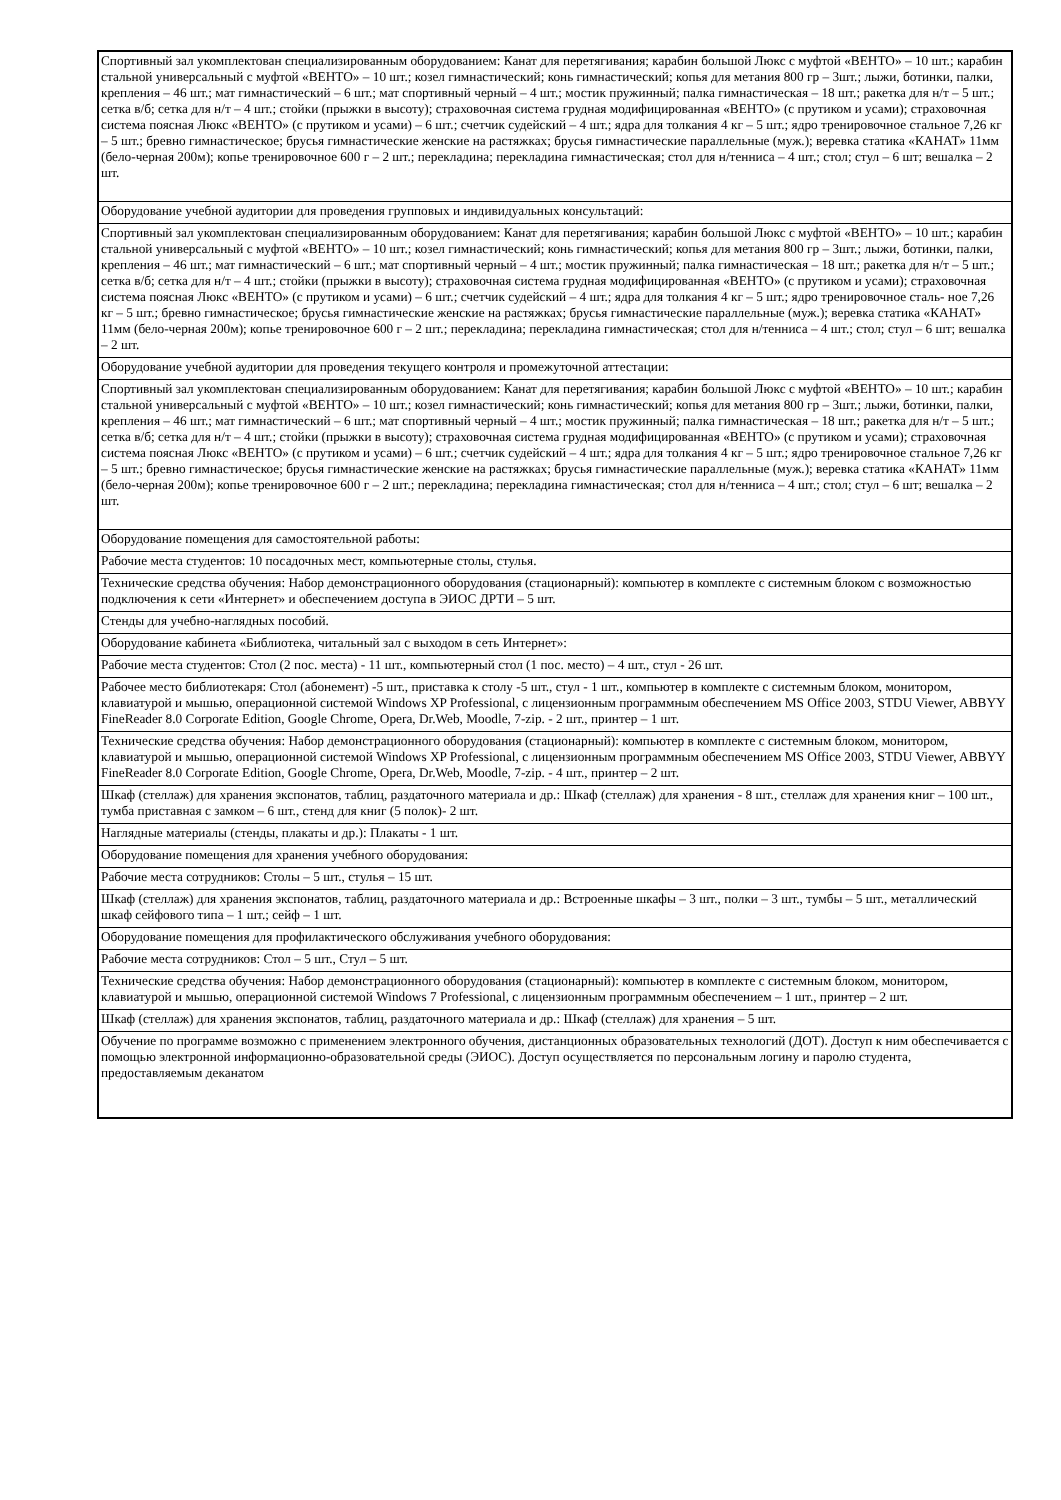| Спортивный зал укомплектован специализированным оборудованием: Канат для перетягивания; карабин большой Люкс с муфтой «ВЕНТО» – 10 шт.; карабин стальной универсальный с муфтой «ВЕНТО» – 10 шт.; козел гимнастический; конь гимнастический; копья для метания 800 гр – 3шт.; лыжи, ботинки, палки, крепления – 46 шт.; мат гимнастический – 6 шт.; мат спортивный черный – 4 шт.; мостик пружинный; палка гимнастическая – 18 шт.; ракетка для н/т – 5 шт.; сетка в/б; сетка для н/т – 4 шт.; стойки (прыжки в высоту); страховочная система грудная модифицированная «ВЕНТО» (с прутиком и усами); страховочная система поясная Люкс «ВЕНТО» (с прутиком и усами) – 6 шт.; счетчик судейский – 4 шт.; ядра для толкания 4 кг – 5 шт.; ядро тренировочное стальное 7,26 кг – 5 шт.; бревно гимнастическое; брусья гимнастические женские на растяжках; брусья гимнастические параллельные (муж.); веревка статика «КАНАТ» 11мм (бело-черная 200м); копье тренировочное 600 г – 2 шт.; перекладина; перекладина гимнастическая; стол для н/тенниса – 4 шт.; стол; стул – 6 шт; вешалка – 2 шт. |
| Оборудование учебной аудитории для проведения групповых и индивидуальных консультаций: |
| Спортивный зал укомплектован специализированным оборудованием: Канат для перетягивания; карабин большой Люкс с муфтой «ВЕНТО» – 10 шт.; карабин стальной универсальный с муфтой «ВЕНТО» – 10 шт.; козел гимнастический; конь гимнастический; копья для метания 800 гр – 3шт.; лыжи, ботинки, палки, крепления – 46 шт.; мат гимнастический – 6 шт.; мат спортивный черный – 4 шт.; мостик пружинный; палка гимнастическая – 18 шт.; ракетка для н/т – 5 шт.; сетка в/б; сетка для н/т – 4 шт.; стойки (прыжки в высоту); страховочная система грудная модифицированная «ВЕНТО» (с прутиком и усами); страховочная система поясная Люкс «ВЕНТО» (с прутиком и усами) – 6 шт.; счетчик судейский – 4 шт.; ядра для толкания 4 кг – 5 шт.; ядро тренировочное сталь- ное 7,26 кг – 5 шт.; бревно гимнастическое; брусья гимнастические женские на растяжках; брусья гимнастические параллельные (муж.); веревка статика «КАНАТ» 11мм (бело-черная 200м); копье тренировочное 600 г – 2 шт.; перекладина; перекладина гимнастическая; стол для н/тенниса – 4 шт.; стол; стул – 6 шт; вешалка – 2 шт. |
| Оборудование учебной аудитории для проведения текущего контроля и промежуточной аттестации: |
| Спортивный зал укомплектован специализированным оборудованием: Канат для перетягивания; карабин большой Люкс с муфтой «ВЕНТО» – 10 шт.; карабин стальной универсальный с муфтой «ВЕНТО» – 10 шт.; козел гимнастический; конь гимнастический; копья для метания 800 гр – 3шт.; лыжи, ботинки, палки, крепления – 46 шт.; мат гимнастический – 6 шт.; мат спортивный черный – 4 шт.; мостик пружинный; палка гимнастическая – 18 шт.; ракетка для н/т – 5 шт.; сетка в/б; сетка для н/т – 4 шт.; стойки (прыжки в высоту); страховочная система грудная модифицированная «ВЕНТО» (с прутиком и усами); страховочная система поясная Люкс «ВЕНТО» (с прутиком и усами) – 6 шт.; счетчик судейский – 4 шт.; ядра для толкания 4 кг – 5 шт.; ядро тренировочное стальное 7,26 кг – 5 шт.; бревно гимнастическое; брусья гимнастические женские на растяжках; брусья гимнастические параллельные (муж.); веревка статика «КАНАТ» 11мм (бело-черная 200м); копье тренировочное 600 г – 2 шт.; перекладина; перекладина гимнастическая; стол для н/тенниса – 4 шт.; стол; стул – 6 шт; вешалка – 2 шт. |
| Оборудование помещения для самостоятельной работы: |
| Рабочие места студентов: 10 посадочных мест, компьютерные столы, стулья. |
| Технические средства обучения: Набор демонстрационного оборудования (стационарный): компьютер в комплекте с системным блоком с возможностью подключения к сети «Интернет» и обеспечением доступа в ЭИОС ДРТИ – 5 шт. |
| Стенды для учебно-наглядных пособий. |
| Оборудование кабинета «Библиотека, читальный зал с выходом в сеть Интернет»: |
| Рабочие места студентов: Стол (2 пос. места) - 11 шт., компьютерный стол (1 пос. место) – 4 шт., стул - 26 шт. |
| Рабочее место библиотекаря: Стол (абонемент) -5 шт., приставка к столу -5 шт., стул - 1 шт., компьютер в комплекте с системным блоком, монитором, клавиатурой и мышью, операционной системой Windows XP Professional, с лицензионным программным обеспечением MS Office 2003, STDU Viewer, ABBYY FineReader 8.0 Corporate Edition, Google Chrome, Opera, Dr.Web, Moodle, 7-zip. - 2 шт., принтер – 1 шт. |
| Технические средства обучения: Набор демонстрационного оборудования (стационарный): компьютер в комплекте с системным блоком, монитором, клавиатурой и мышью, операционной системой Windows XP Professional, с лицензионным программным обеспечением MS Office 2003, STDU Viewer, ABBYY FineReader 8.0 Corporate Edition, Google Chrome, Opera, Dr.Web, Moodle, 7-zip. - 4 шт., принтер – 2 шт. |
| Шкаф (стеллаж) для хранения экспонатов, таблиц, раздаточного материала и др.: Шкаф (стеллаж) для хранения - 8 шт., стеллаж для хранения книг – 100 шт., тумба приставная с замком – 6 шт., стенд для книг (5 полок)- 2 шт. |
| Наглядные материалы (стенды, плакаты и др.): Плакаты - 1 шт. |
| Оборудование помещения для хранения учебного оборудования: |
| Рабочие места сотрудников: Столы – 5 шт., стулья – 15 шт. |
| Шкаф (стеллаж) для хранения экспонатов, таблиц, раздаточного материала и др.: Встроенные шкафы – 3 шт., полки – 3 шт., тумбы – 5 шт., металлический шкаф сейфового типа – 1 шт.; сейф – 1 шт. |
| Оборудование помещения для профилактического обслуживания учебного оборудования: |
| Рабочие места сотрудников: Стол – 5 шт., Стул – 5 шт. |
| Технические средства обучения: Набор демонстрационного оборудования (стационарный): компьютер в комплекте с системным блоком, монитором, клавиатурой и мышью, операционной системой Windows 7 Professional, с лицензионным программным обеспечением – 1 шт., принтер – 2 шт. |
| Шкаф (стеллаж) для хранения экспонатов, таблиц, раздаточного материала и др.: Шкаф (стеллаж) для хранения – 5 шт. |
| Обучение по программе возможно с применением электронного обучения, дистанционных образовательных технологий (ДОТ). Доступ к ним обеспечивается с помощью электронной информационно-образовательной среды (ЭИОС). Доступ осуществляется по персональным логину и паролю студента, предоставляемым деканатом |